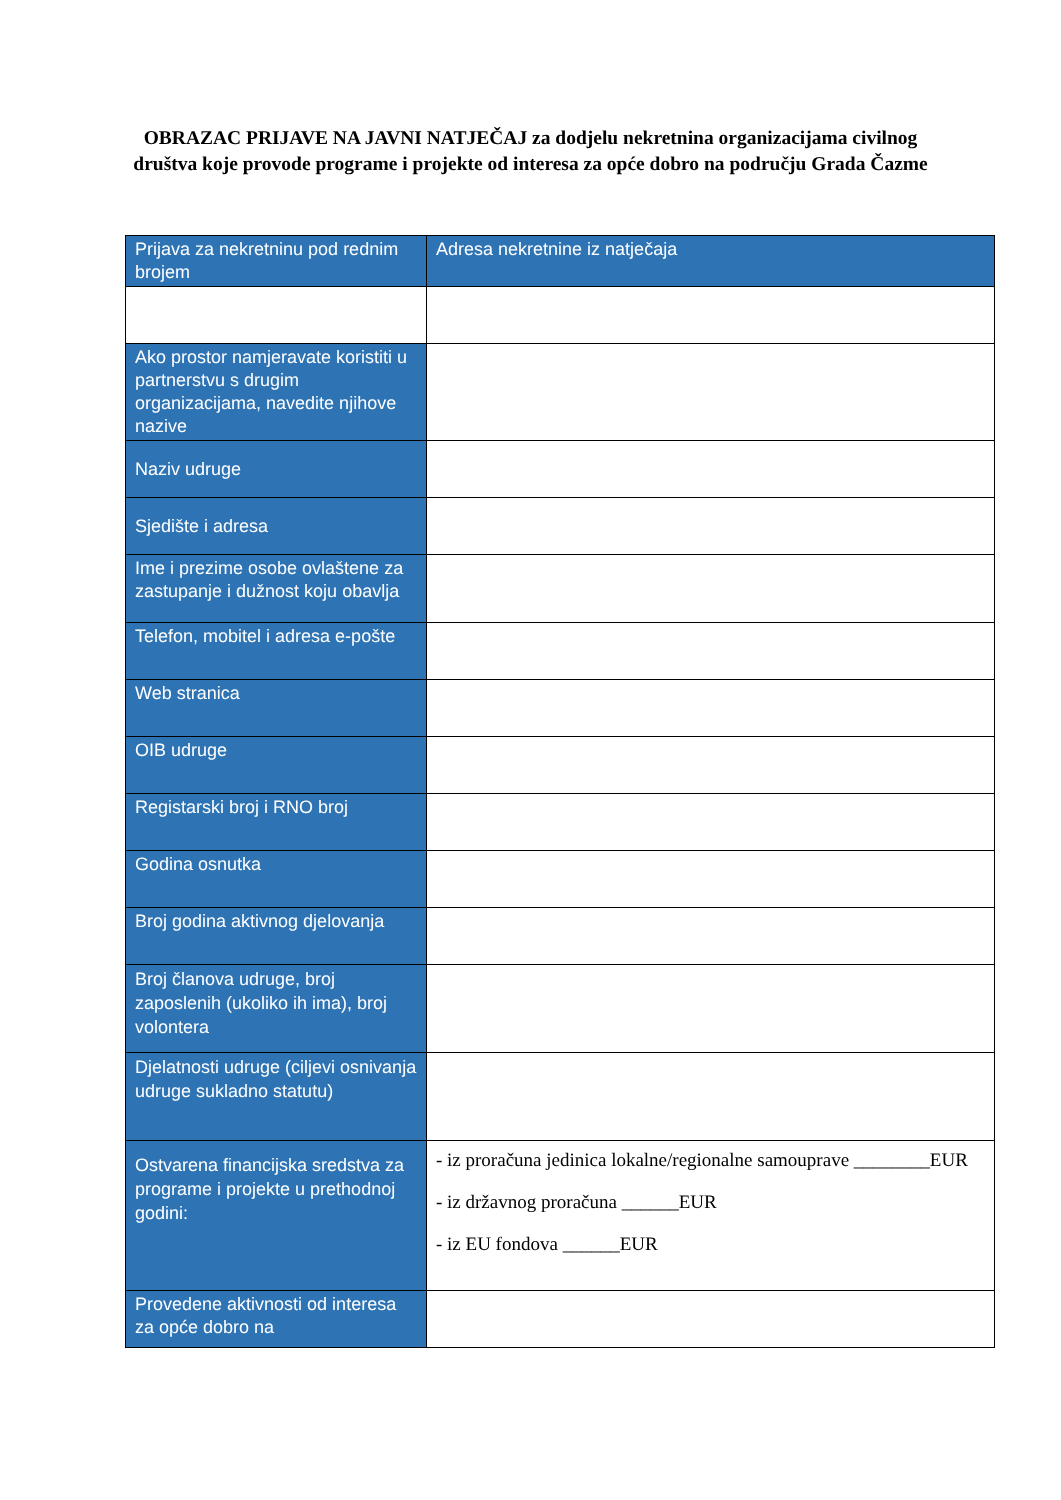OBRAZAC PRIJAVE NA JAVNI NATJEČAJ za dodjelu nekretnina organizacijama civilnog društva koje provode programe i projekte od interesa za opće dobro na području Grada Čazme
| Prijava za nekretninu pod rednim brojem | Adresa nekretnine iz natječaja |
| Ako prostor namjeravate koristiti u partnerstvu s drugim organizacijama, navedite njihove nazive | |
| Naziv udruge | |
| Sjedište i adresa | |
| Ime i prezime osobe ovlaštene za zastupanje i dužnost koju obavlja | |
| Telefon, mobitel i adresa e-pošte | |
| Web stranica | |
| OIB udruge | |
| Registarski broj i RNO broj | |
| Godina osnutka | |
| Broj godina aktivnog djelovanja | |
| Broj članova udruge, broj zaposlenih (ukoliko ih ima), broj volontera | |
| Djelatnosti udruge (ciljevi osnivanja udruge sukladno statutu) | |
| Ostvarena financijska sredstva za programe i projekte u prethodnoj godini: | - iz proračuna jedinica lokalne/regionalne samouprave ________EUR - iz državnog proračuna ______EUR - iz EU fondova ______EUR |
| Provedene aktivnosti od interesa za opće dobro na | |